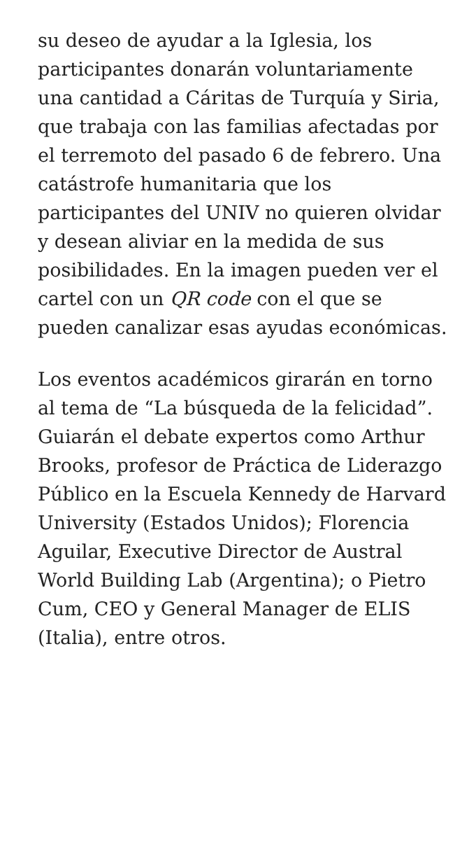su deseo de ayudar a la Iglesia, los participantes donarán voluntariamente una cantidad a Cáritas de Turquía y Siria, que trabaja con las familias afectadas por el terremoto del pasado 6 de febrero. Una catástrofe humanitaria que los participantes del UNIV no quieren olvidar y desean aliviar en la medida de sus posibilidades. En la imagen pueden ver el cartel con un QR code con el que se pueden canalizar esas ayudas económicas.
Los eventos académicos girarán en torno al tema de “La búsqueda de la felicidad”. Guiarán el debate expertos como Arthur Brooks, profesor de Práctica de Liderazgo Público en la Escuela Kennedy de Harvard University (Estados Unidos); Florencia Aguilar, Executive Director de Austral World Building Lab (Argentina); o Pietro Cum, CEO y General Manager de ELIS (Italia), entre otros.